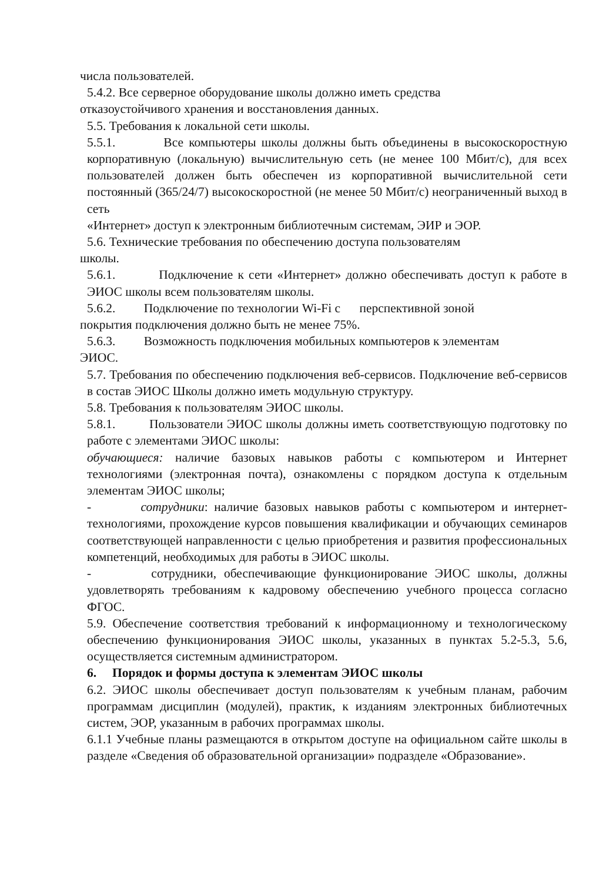числа пользователей.
5.4.2. Все серверное оборудование школы должно иметь средства
отказоустойчивого хранения и восстановления данных.
5.5. Требования к локальной сети школы.
5.5.1. Все компьютеры школы должны быть объединены в высокоскоростную корпоративную (локальную) вычислительную сеть (не менее 100 Мбит/с), для всех пользователей должен быть обеспечен из корпоративной вычислительной сети постоянный (365/24/7) высокоскоростной (не менее 50 Мбит/с) неограниченный выход в сеть
«Интернет» доступ к электронным библиотечным системам, ЭИР и ЭОР.
5.6. Технические требования по обеспечению доступа пользователям
школы.
5.6.1. Подключение к сети «Интернет» должно обеспечивать доступ к работе в ЭИОС школы всем пользователям школы.
5.6.2. Подключение по технологии Wi-Fi с перспективной зоной
покрытия подключения должно быть не менее 75%.
5.6.3. Возможность подключения мобильных компьютеров к элементам
ЭИОС.
5.7. Требования по обеспечению подключения веб-сервисов. Подключение веб-сервисов в состав ЭИОС Школы должно иметь модульную структуру.
5.8. Требования к пользователям ЭИОС школы.
5.8.1. Пользователи ЭИОС школы должны иметь соответствующую подготовку по работе с элементами ЭИОС школы:
обучающиеся: наличие базовых навыков работы с компьютером и Интернет технологиями (электронная почта), ознакомлены с порядком доступа к отдельным элементам ЭИОС школы;
- сотрудники: наличие базовых навыков работы с компьютером и интернет-технологиями, прохождение курсов повышения квалификации и обучающих семинаров соответствующей направленности с целью приобретения и развития профессиональных компетенций, необходимых для работы в ЭИОС школы.
- сотрудники, обеспечивающие функционирование ЭИОС школы, должны удовлетворять требованиям к кадровому обеспечению учебного процесса согласно ФГОС.
5.9. Обеспечение соответствия требований к информационному и технологическому обеспечению функционирования ЭИОС школы, указанных в пунктах 5.2-5.3, 5.6, осуществляется системным администратором.
6. Порядок и формы доступа к элементам ЭИОС школы
6.2. ЭИОС школы обеспечивает доступ пользователям к учебным планам, рабочим программам дисциплин (модулей), практик, к изданиям электронных библиотечных систем, ЭОР, указанным в рабочих программах школы.
6.1.1 Учебные планы размещаются в открытом доступе на официальном сайте школы в разделе «Сведения об образовательной организации» подразделе «Образование».